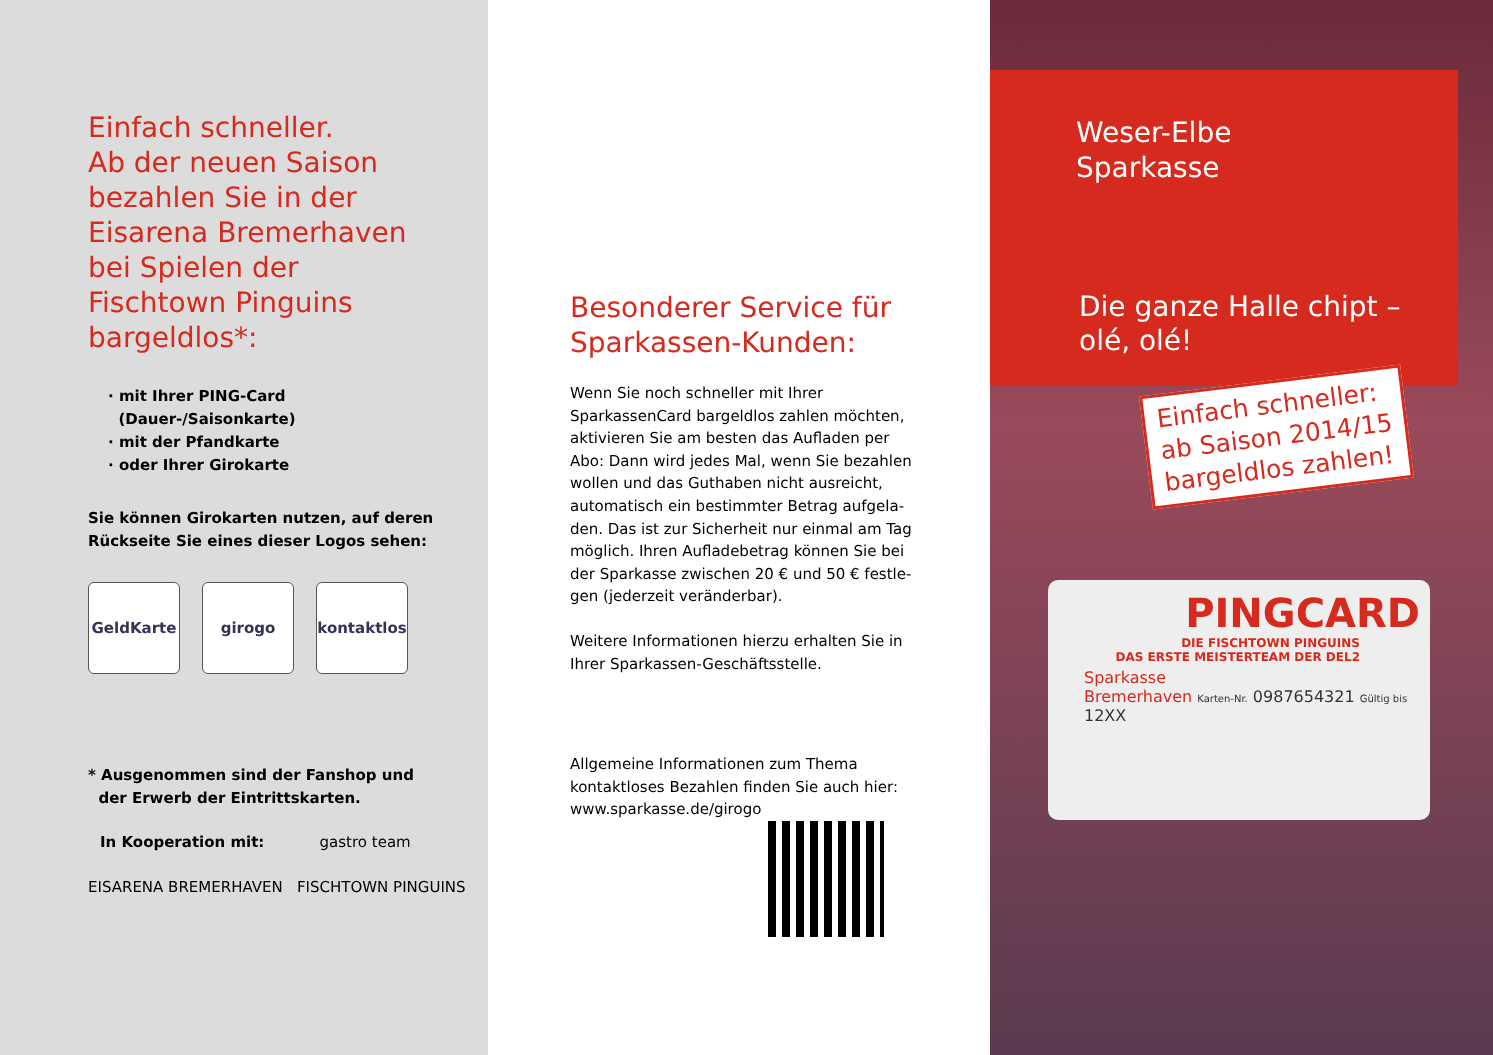Einfach schneller.
Ab der neuen Saison
bezahlen Sie in der
Eisarena Bremerhaven
bei Spielen der
Fischtown Pinguins
bargeldlos*:
· mit Ihrer PING-Card
(Dauer-/Saisonkarte)
· mit der Pfandkarte
· oder Ihrer Girokarte
Sie können Girokarten nutzen, auf deren
Rückseite Sie eines dieser Logos sehen:
GeldKarte girogo kontaktlos
* Ausgenommen sind der Fanshop und
der Erwerb der Eintrittskarten.
In Kooperation mit: gastro team
EISARENA BREMERHAVEN FISCHTOWN PINGUINS
Besonderer Service für
Sparkassen-Kunden:
Wenn Sie noch schneller mit Ihrer
SparkassenCard bargeldlos zahlen möchten,
aktivieren Sie am besten das Aufladen per
Abo: Dann wird jedes Mal, wenn Sie bezahlen
wollen und das Guthaben nicht ausreicht,
automatisch ein bestimmter Betrag aufgela-
den. Das ist zur Sicherheit nur einmal am Tag
möglich. Ihren Aufladebetrag können Sie bei
der Sparkasse zwischen 20 € und 50 € festle-
gen (jederzeit veränderbar).
Weitere Informationen hierzu erhalten Sie in
Ihrer Sparkassen-Geschäftsstelle.
Allgemeine Informationen zum Thema
kontaktloses Bezahlen finden Sie auch hier:
www.sparkasse.de/girogo
Weser-Elbe
Sparkasse
Die ganze Halle chipt –
olé, olé!
Einfach schneller:
ab Saison 2014/15
bargeldlos zahlen!
PINGCARD
DIE FISCHTOWN PINGUINS
DAS ERSTE MEISTERTEAM DER DEL2
Sparkasse
Bremerhaven Karten-Nr. 0987654321 Gültig bis 12XX